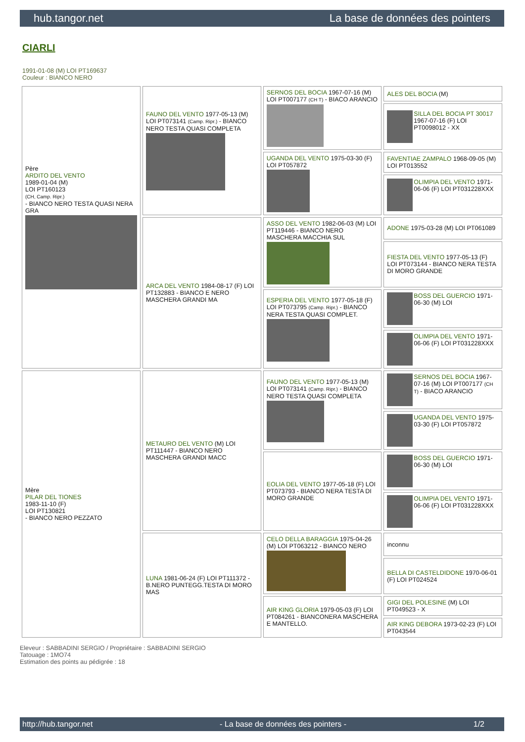hub.tangor.net La base de données des pointers
CIARLI
1991-01-08 (M) LOI PT169637
Couleur : BIANCO NERO
| Père ARDITO DEL VENTO 1989-01-04 (M) LOI PT160123 (CH, Camp. Ripr.) - BIANCO NERO TESTA QUASI NERA GRA | FAUNO DEL VENTO 1977-05-13 (M) LOI PT073141 (Camp. Ripr.) - BIANCO NERO TESTA QUASI COMPLETA | SERNOS DEL BOCIA 1967-07-16 (M) LOI PT007177 (CH T) - BIACO ARANCIO | ALES DEL BOCIA (M) |
| | | | SILLA DEL BOCIA PT 30017 1967-07-16 (F) LOI PT0098012 - XX |
| | | UGANDA DEL VENTO 1975-03-30 (F) LOI PT057872 | FAVENTIAE ZAMPALO 1968-09-05 (M) LOI PT013552 |
| | | | OLIMPIA DEL VENTO 1971-06-06 (F) LOI PT031228XXX |
| | ARCA DEL VENTO 1984-08-17 (F) LOI PT132883 - BIANCO E NERO MASCHERA GRANDI MA | ASSO DEL VENTO 1982-06-03 (M) LOI PT119446 - BIANCO NERO MASCHERA MACCHIA SUL | ADONE 1975-03-28 (M) LOI PT061089 |
| | | | FIESTA DEL VENTO 1977-05-13 (F) LOI PT073144 - BIANCO NERA TESTA DI MORO GRANDE |
| | | ESPERIA DEL VENTO 1977-05-18 (F) LOI PT073795 (Camp. Ripr.) - BIANCO NERA TESTA QUASI COMPLET. | BOSS DEL GUERCIO 1971-06-30 (M) LOI |
| | | | OLIMPIA DEL VENTO 1971-06-06 (F) LOI PT031228XXX |
| Mère PILAR DEL TIONES 1983-11-10 (F) LOI PT130821 - BIANCO NERO PEZZATO | METAURO DEL VENTO (M) LOI PT111447 - BIANCO NERO MASCHERA GRANDI MACC | FAUNO DEL VENTO 1977-05-13 (M) LOI PT073141 (Camp. Ripr.) - BIANCO NERO TESTA QUASI COMPLETA | SERNOS DEL BOCIA 1967-07-16 (M) LOI PT007177 (CH T) - BIACO ARANCIO |
| | | | UGANDA DEL VENTO 1975-03-30 (F) LOI PT057872 |
| | | EOLIA DEL VENTO 1977-05-18 (F) LOI PT073793 - BIANCO NERA TESTA DI MORO GRANDE | BOSS DEL GUERCIO 1971-06-30 (M) LOI |
| | | | OLIMPIA DEL VENTO 1971-06-06 (F) LOI PT031228XXX |
| | LUNA 1981-06-24 (F) LOI PT111372 - B.NERO PUNTEGG.TESTA DI MORO MAS | CELO DELLA BARAGGIA 1975-04-26 (M) LOI PT063212 - BIANCO NERO | inconnu |
| | | | BELLA DI CASTELDIDONE 1970-06-01 (F) LOI PT024524 |
| | | AIR KING GLORIA 1979-05-03 (F) LOI PT084261 - BIANCONERA MASCHERA E MANTELLO. | GIGI DEL POLESINE (M) LOI PT049523 - X |
| | | | AIR KING DEBORA 1973-02-23 (F) LOI PT043544 |
Eleveur : SABBADINI SERGIO / Propriétaire : SABBADINI SERGIO
Tatouage : 1MO74
Estimation des points au pédigrée : 18
http://hub.tangor.net - La base de données des pointers - 1/2